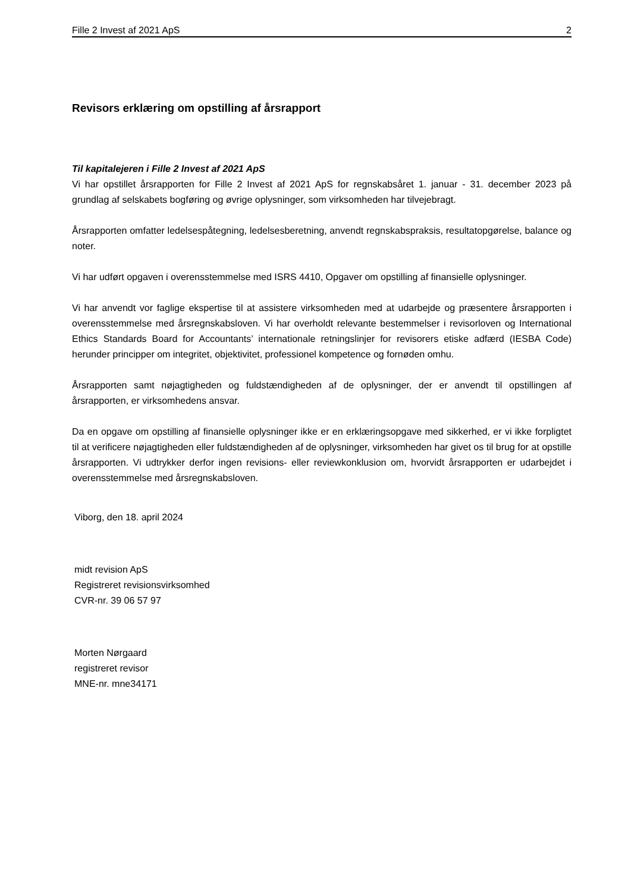Fille 2 Invest af 2021 ApS 2
Revisors erklæring om opstilling af årsrapport
Til kapitalejeren i Fille 2 Invest af 2021 ApS
Vi har opstillet årsrapporten for Fille 2 Invest af 2021 ApS for regnskabsåret 1. januar - 31. december 2023 på grundlag af selskabets bogføring og øvrige oplysninger, som virksomheden har tilvejebragt.
Årsrapporten omfatter ledelsespåtegning, ledelsesberetning, anvendt regnskabspraksis, resultatopgørelse, balance og noter.
Vi har udført opgaven i overensstemmelse med ISRS 4410, Opgaver om opstilling af finansielle oplysninger.
Vi har anvendt vor faglige ekspertise til at assistere virksomheden med at udarbejde og præsentere årsrapporten i overensstemmelse med årsregnskabsloven. Vi har overholdt relevante bestemmelser i revisorloven og International Ethics Standards Board for Accountants’ internationale retningslinjer for revisorers etiske adfærd (IESBA Code) herunder principper om integritet, objektivitet, professionel kompetence og fornøden omhu.
Årsrapporten samt nøjagtigheden og fuldstændigheden af de oplysninger, der er anvendt til opstillingen af årsrapporten, er virksomhedens ansvar.
Da en opgave om opstilling af finansielle oplysninger ikke er en erklæringsopgave med sikkerhed, er vi ikke forpligtet til at verificere nøjagtigheden eller fuldstændigheden af de oplysninger, virksomheden har givet os til brug for at opstille årsrapporten. Vi udtrykker derfor ingen revisions- eller reviewkonklusion om, hvorvidt årsrapporten er udarbejdet i overensstemmelse med årsregnskabsloven.
Viborg, den 18. april 2024
midt revision ApS
Registreret revisionsvirksomhed
CVR-nr. 39 06 57 97
Morten Nørgaard
registreret revisor
MNE-nr. mne34171